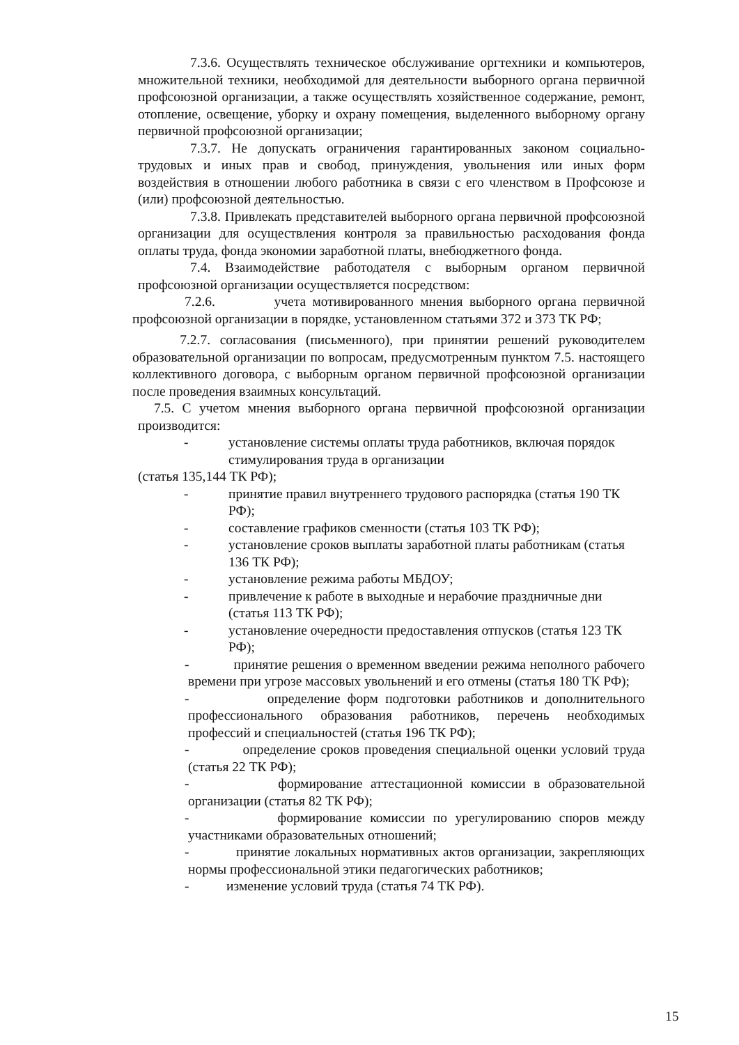7.3.6. Осуществлять техническое обслуживание оргтехники и компьютеров, множительной техники, необходимой для деятельности выборного органа первичной профсоюзной организации, а также осуществлять хозяйственное содержание, ремонт, отопление, освещение, уборку и охрану помещения, выделенного выборному органу первичной профсоюзной организации;
7.3.7. Не допускать ограничения гарантированных законом социально-трудовых и иных прав и свобод, принуждения, увольнения или иных форм воздействия в отношении любого работника в связи с его членством в Профсоюзе и (или) профсоюзной деятельностью.
7.3.8. Привлекать представителей выборного органа первичной профсоюзной организации для осуществления контроля за правильностью расходования фонда оплаты труда, фонда экономии заработной платы, внебюджетного фонда.
7.4. Взаимодействие работодателя с выборным органом первичной профсоюзной организации осуществляется посредством:
7.2.6. учета мотивированного мнения выборного органа первичной профсоюзной организации в порядке, установленном статьями 372 и 373 ТК РФ;
7.2.7. согласования (письменного), при принятии решений руководителем образовательной организации по вопросам, предусмотренным пунктом 7.5. настоящего коллективного договора, с выборным органом первичной профсоюзной организации после проведения взаимных консультаций.
7.5. С учетом мнения выборного органа первичной профсоюзной организации производится:
- установление системы оплаты труда работников, включая порядок стимулирования труда в организации
(статья 135,144 ТК РФ);
- принятие правил внутреннего трудового распорядка (статья 190 ТК РФ);
- составление графиков сменности (статья 103 ТК РФ);
- установление сроков выплаты заработной платы работникам (статья 136 ТК РФ);
- установление режима работы МБДОУ;
- привлечение к работе в выходные и нерабочие праздничные дни (статья 113 ТК РФ);
- установление очередности предоставления отпусков (статья 123 ТК РФ);
- принятие решения о временном введении режима неполного рабочего времени при угрозе массовых увольнений и его отмены (статья 180 ТК РФ);
- определение форм подготовки работников и дополнительного профессионального образования работников, перечень необходимых профессий и специальностей (статья 196 ТК РФ);
- определение сроков проведения специальной оценки условий труда (статья 22 ТК РФ);
- формирование аттестационной комиссии в образовательной организации (статья 82 ТК РФ);
- формирование комиссии по урегулированию споров между участниками образовательных отношений;
- принятие локальных нормативных актов организации, закрепляющих нормы профессиональной этики педагогических работников;
- изменение условий труда (статья 74 ТК РФ).
15